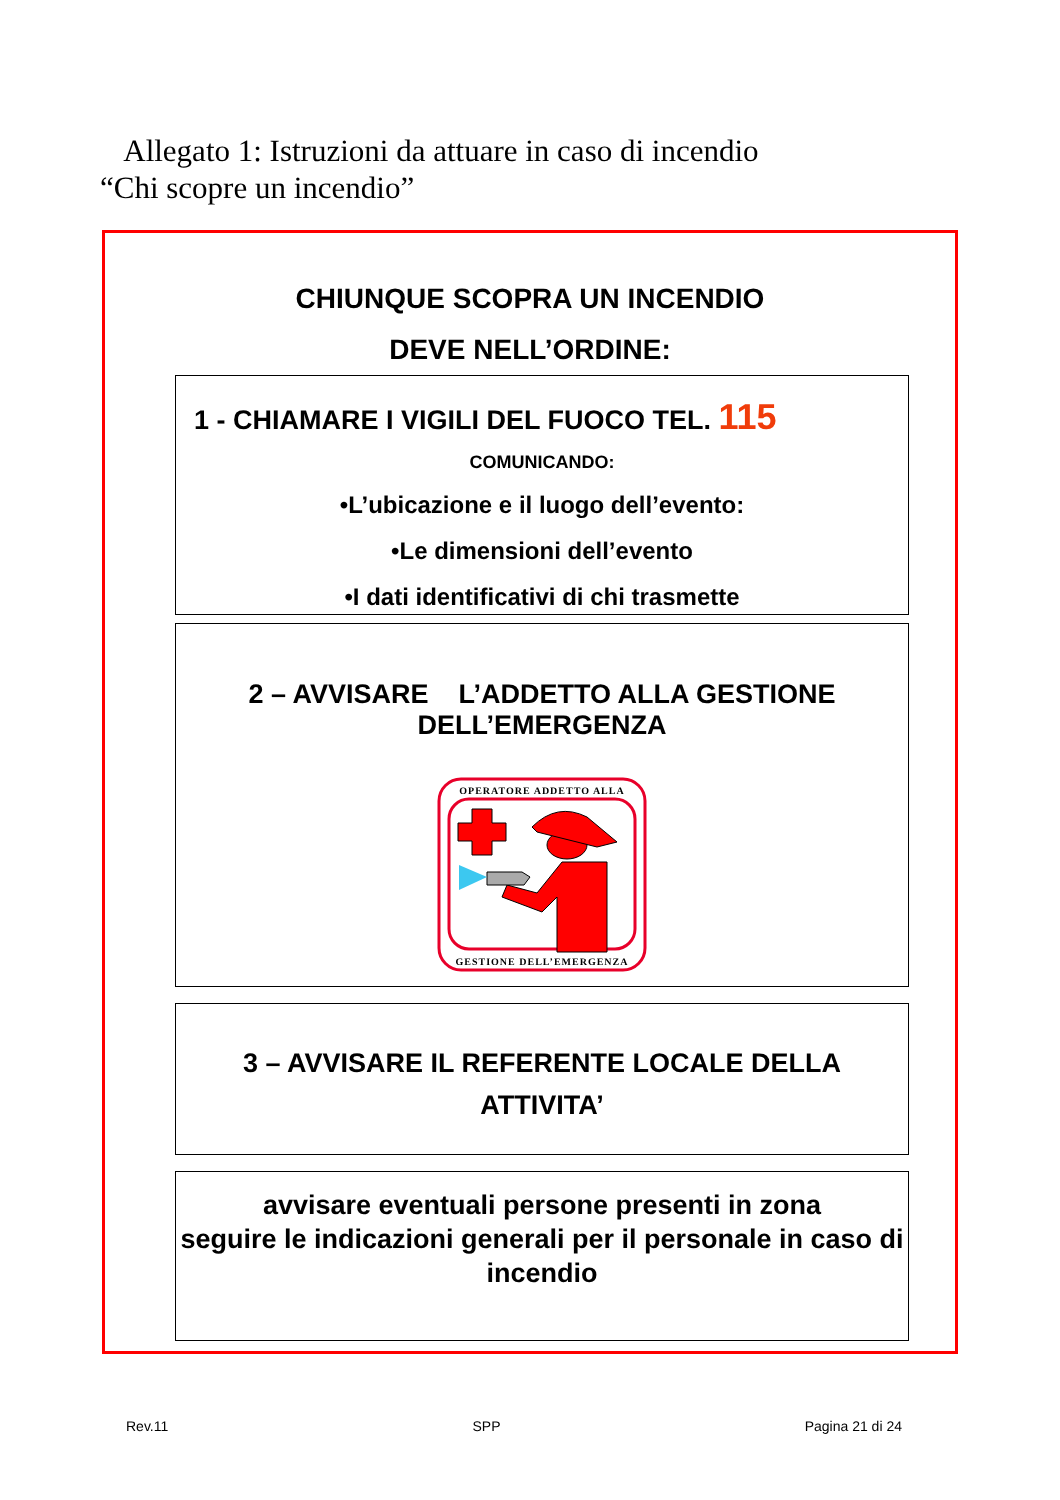Allegato 1: Istruzioni da attuare in caso di incendio
“Chi scopre un incendio”
CHIUNQUE SCOPRA UN INCENDIO
DEVE NELL’ORDINE:
1 - CHIAMARE I VIGILI DEL FUOCO TEL. 115
COMUNICANDO:
•L’ubicazione e il luogo dell’evento:
•Le dimensioni dell’evento
•I dati identificativi di chi trasmette
2 – AVVISARE L’ADDETTO ALLA GESTIONE
DELL’EMERGENZA
OPERATORE ADDETTO ALLA
GESTIONE DELL’EMERGENZA
3 – AVVISARE IL REFERENTE LOCALE DELLA
ATTIVITA’
avvisare eventuali persone presenti in zona
seguire le indicazioni generali per il personale in caso di incendio
Rev.11 SPP Pagina 21 di 24